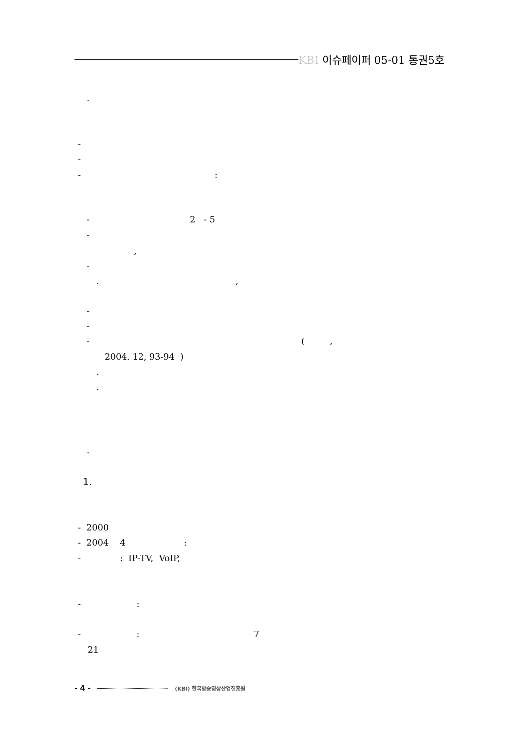KBI 이슈페이퍼 05-01 통권5호
.
-
-
- :
- 2 - 5
-
,
-
. ,
-
-
- ( ,
2004. 12, 93-94 )
.
.
.
1.
- 2000
- 2004 4 :
- : IP-TV, VoIP,
- :
- : 7
21
- 4 - (KBI) 한국방송영상산업진흥원